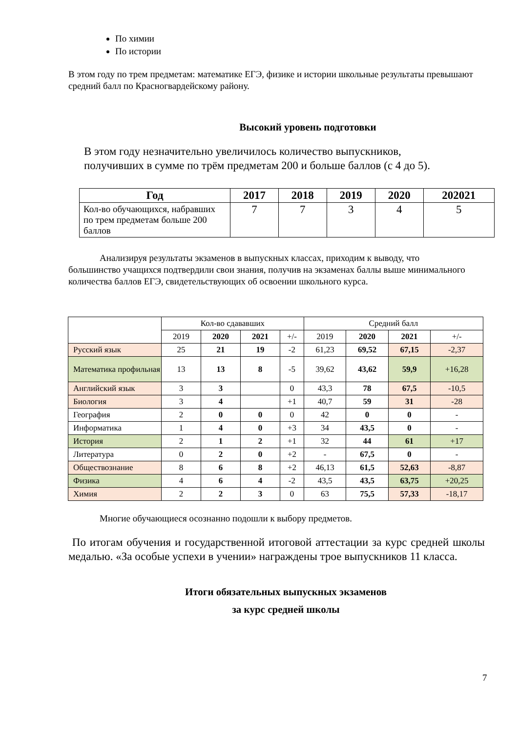По химии
По истории
В этом году по трем предметам: математике ЕГЭ, физике и истории школьные результаты превышают средний балл по Красногвардейскому району.
Высокий уровень подготовки
В этом году незначительно увеличилось количество выпускников,
получивших в сумме по трём предметам 200 и больше баллов (с 4 до 5).
| Год | 2017 | 2018 | 2019 | 2020 | 202021 |
| --- | --- | --- | --- | --- | --- |
| Кол-во обучающихся, набравших по трем предметам больше 200 баллов | 7 | 7 | 3 | 4 | 5 |
Анализируя результаты экзаменов в выпускных классах, приходим к выводу, что большинство учащихся подтвердили свои знания, получив на экзаменах баллы выше минимального количества баллов ЕГЭ, свидетельствующих об освоении школьного курса.
| | Кол-во сдававших | | | | Средний балл | | | |
| | 2019 | 2020 | 2021 | +/- | 2019 | 2020 | 2021 | +/- |
| Русский язык | 25 | 21 | 19 | -2 | 61,23 | 69,52 | 67,15 | -2,37 |
| Математика профильная | 13 | 13 | 8 | -5 | 39,62 | 43,62 | 59,9 | +16,28 |
| Английский язык | 3 | 3 | | 0 | 43,3 | 78 | 67,5 | -10,5 |
| Биология | 3 | 4 | | +1 | 40,7 | 59 | 31 | -28 |
| География | 2 | 0 | 0 | 0 | 42 | 0 | 0 | - |
| Информатика | 1 | 4 | 0 | +3 | 34 | 43,5 | 0 | - |
| История | 2 | 1 | 2 | +1 | 32 | 44 | 61 | +17 |
| Литература | 0 | 2 | 0 | +2 | - | 67,5 | 0 | - |
| Обществознание | 8 | 6 | 8 | +2 | 46,13 | 61,5 | 52,63 | -8,87 |
| Физика | 4 | 6 | 4 | -2 | 43,5 | 43,5 | 63,75 | +20,25 |
| Химия | 2 | 2 | 3 | 0 | 63 | 75,5 | 57,33 | -18,17 |
Многие обучающиеся осознанно подошли к выбору предметов.
По итогам обучения и государственной итоговой аттестации за курс средней школы медалью. «За особые успехи в учении» награждены трое выпускников 11 класса.
Итоги обязательных выпускных экзаменов
за курс средней школы
7